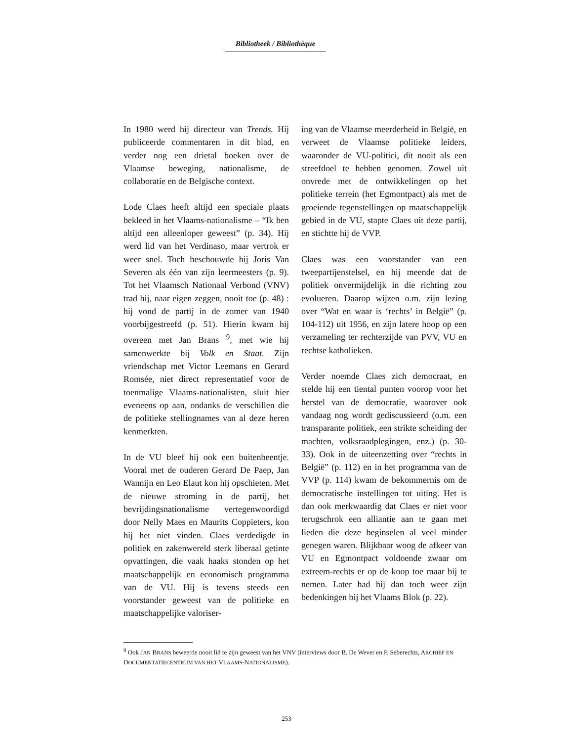Bibliotheek / Bibliothèque
In 1980 werd hij directeur van Trends. Hij publiceerde commentaren in dit blad, en verder nog een drietal boeken over de Vlaamse beweging, nationalisme, de collaboratie en de Belgische context.
Lode Claes heeft altijd een speciale plaats bekleed in het Vlaams-nationalisme – “Ik ben altijd een alleenloper geweest” (p. 34). Hij werd lid van het Verdinaso, maar vertrok er weer snel. Toch beschouwde hij Joris Van Severen als één van zijn leermeesters (p. 9). Tot het Vlaamsch Nationaal Verbond (VNV) trad hij, naar eigen zeggen, nooit toe (p. 48) : hij vond de partij in de zomer van 1940 voorbijgestreefd (p. 51). Hierin kwam hij overeen met Jan Brans <sup>9</sup>, met wie hij samenwerkte bij Volk en Staat. Zijn vriendschap met Victor Leemans en Gerard Romsée, niet direct representatief voor de toenmalige Vlaams-nationalisten, sluit hier eveneens op aan, ondanks de verschillen die de politieke stellingnames van al deze heren kenmerkten.
In de VU bleef hij ook een buitenbeentje. Vooral met de ouderen Gerard De Paep, Jan Wannijn en Leo Elaut kon hij opschieten. Met de nieuwe stroming in de partij, het bevrijdingsnationalisme vertegenwoordigd door Nelly Maes en Maurits Coppieters, kon hij het niet vinden. Claes verdedigde in politiek en zakenwereld sterk liberaal getinte opvattingen, die vaak haaks stonden op het maatschappelijk en economisch programma van de VU. Hij is tevens steeds een voorstander geweest van de politieke en maatschappelijke valoriser-
ing van de Vlaamse meerderheid in België, en verweet de Vlaamse politieke leiders, waaronder de VU-politici, dit nooit als een streefdoel te hebben genomen. Zowel uit onvrede met de ontwikkelingen op het politieke terrein (het Egmontpact) als met de groeiende tegenstellingen op maatschappelijk gebied in de VU, stapte Claes uit deze partij, en stichtte hij de VVP.
Claes was een voorstander van een tweepartijenstelsel, en hij meende dat de politiek onvermijdelijk in die richting zou evolueren. Daarop wijzen o.m. zijn lezing over “Wat en waar is ‘rechts’ in België” (p. 104-112) uit 1956, en zijn latere hoop op een verzameling ter rechterzijde van PVV, VU en rechtse katholieken.
Verder noemde Claes zich democraat, en stelde hij een tiental punten voorop voor het herstel van de democratie, waarover ook vandaag nog wordt gediscussieerd (o.m. een transparante politiek, een strikte scheiding der machten, volksraadplegingen, enz.) (p. 30-33). Ook in de uiteenzetting over “rechts in België” (p. 112) en in het programma van de VVP (p. 114) kwam de bekommernis om de democratische instellingen tot uiting. Het is dan ook merkwaardig dat Claes er niet voor terugschrok een alliantie aan te gaan met lieden die deze beginselen al veel minder genegen waren. Blijkbaar woog de afkeer van VU en Egmontpact voldoende zwaar om extreem-rechts er op de koop toe maar bij te nemen. Later had hij dan toch weer zijn bedenkingen bij het Vlaams Blok (p. 22).
<sup>9</sup> Ook JAN BRANS beweerde nooit lid te zijn geweest van het VNV (interviews door B. De Wever en F. Seberechts, ARCHIEF EN DOCUMENTATIECENTRUM VAN HET VLAAMS-NATIONALISME).
253